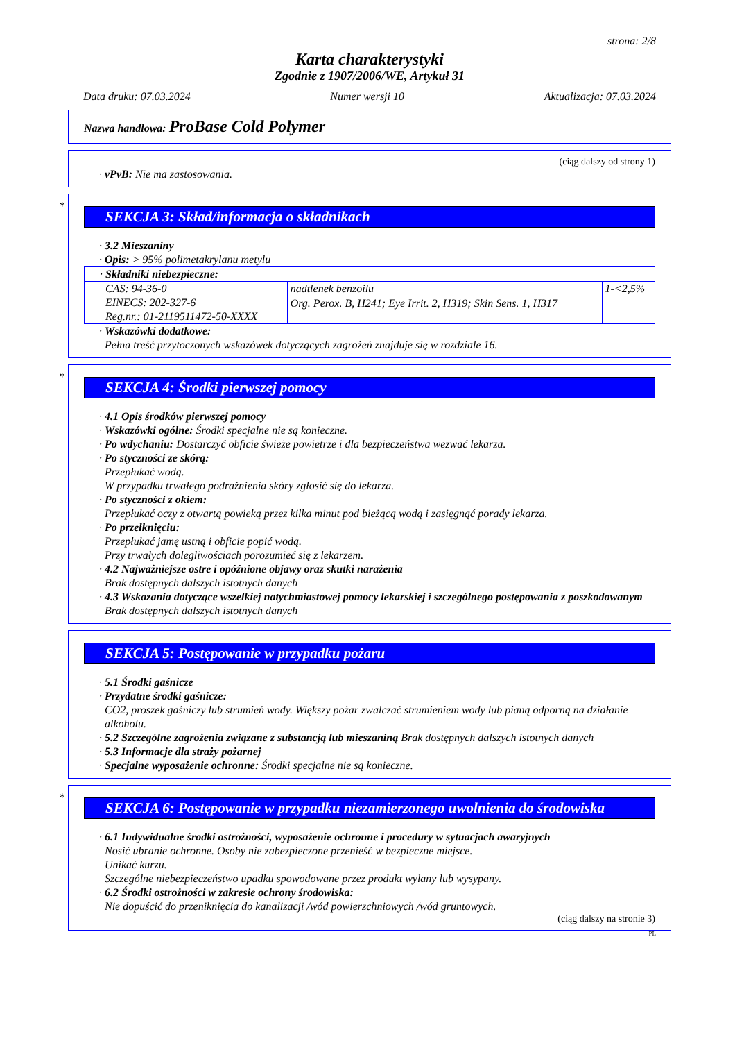strona: 2/8
Karta charakterystyki
Zgodnie z 1907/2006/WE, Artykuł 31
Data druku: 07.03.2024 Numer wersji 10 Aktualizacja: 07.03.2024
Nazwa handlowa: ProBase Cold Polymer
(ciąg dalszy od strony 1)
· vPvB: Nie ma zastosowania.
*
SEKCJA 3: Skład/informacja o składnikach
· 3.2 Mieszaniny
· Opis: > 95% polimetakrylanu metylu
| · Składniki niebezpieczne: | | |
| CAS: 94-36-0 EINECS: 202-327-6 Reg.nr.: 01-2119511472-50-XXXX | nadtlenek benzoilu Org. Perox. B, H241; Eye Irrit. 2, H319; Skin Sens. 1, H317 | 1-<2,5% |
· Wskazówki dodatkowe:
Pełna treść przytoczonych wskazówek dotyczących zagrożeń znajduje się w rozdziale 16.
*
SEKCJA 4: Środki pierwszej pomocy
· 4.1 Opis środków pierwszej pomocy
· Wskazówki ogólne: Środki specjalne nie są konieczne.
· Po wdychaniu: Dostarczyć obficie świeże powietrze i dla bezpieczeństwa wezwać lekarza.
· Po styczności ze skórą:
Przepłukać wodą.
W przypadku trwałego podrażnienia skóry zgłosić się do lekarza.
· Po styczności z okiem:
Przepłukać oczy z otwartą powieką przez kilka minut pod bieżącą wodą i zasięgnąć porady lekarza.
· Po przełknięciu:
Przepłukać jamę ustną i obficie popić wodą.
Przy trwałych dolegliwościach porozumieć się z lekarzem.
· 4.2 Najważniejsze ostre i opóźnione objawy oraz skutki narażenia
Brak dostępnych dalszych istotnych danych
· 4.3 Wskazania dotyczące wszelkiej natychmiastowej pomocy lekarskiej i szczególnego postępowania z poszkodowanym
Brak dostępnych dalszych istotnych danych
SEKCJA 5: Postępowanie w przypadku pożaru
· 5.1 Środki gaśnicze
· Przydatne środki gaśnicze:
CO2, proszek gaśniczy lub strumień wody. Większy pożar zwalczać strumieniem wody lub pianą odporną na działanie alkoholu.
· 5.2 Szczególne zagrożenia związane z substancją lub mieszaniną Brak dostępnych dalszych istotnych danych
· 5.3 Informacje dla straży pożarnej
· Specjalne wyposażenie ochronne: Środki specjalne nie są konieczne.
*
SEKCJA 6: Postępowanie w przypadku niezamierzonego uwolnienia do środowiska
· 6.1 Indywidualne środki ostrożności, wyposażenie ochronne i procedury w sytuacjach awaryjnych
Nosić ubranie ochronne. Osoby nie zabezpieczone przenieść w bezpieczne miejsce.
Unikać kurzu.
Szczególne niebezpieczeństwo upadku spowodowane przez produkt wylany lub wysypany.
· 6.2 Środki ostrożności w zakresie ochrony środowiska:
Nie dopuścić do przeniknięcia do kanalizacji /wód powierzchniowych /wód gruntowych.
(ciąg dalszy na stronie 3)
PL